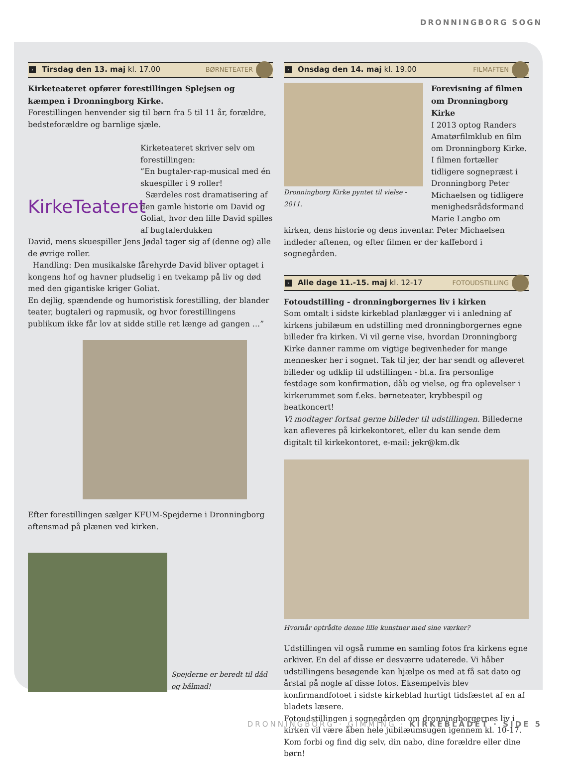DRONNINGBORG SOGN
› Tirsdag den 13. maj kl. 17.00 BØRNETEATER
Kirketeateret opfører forestillingen Splejsen og kæmpen i Dronningborg Kirke.
Forestillingen henvender sig til børn fra 5 til 11 år, forældre, bedsteforældre og barnlige sjæle.
KirkeTeateret
Kirketeateret skriver selv om forestillingen:
”En bugtaler-rap-musical med én skuespiller i 9 roller!
Særdeles rost dramatisering af den gamle historie om David og Goliat, hvor den lille David spilles af bugtalerdukken
David, mens skuespiller Jens Jødal tager sig af (denne og) alle de øvrige roller.
Handling: Den musikalske fårehyrde David bliver optaget i kongens hof og havner pludselig i en tvekamp på liv og død med den gigantiske kriger Goliat.
En dejlig, spændende og humoristisk forestilling, der blander teater, bugtaleri og rapmusik, og hvor forestillingens publikum ikke får lov at sidde stille ret længe ad gangen …”
Efter forestillingen sælger KFUM-Spejderne i Dronningborg aftensmad på plænen ved kirken.
Spejderne er beredt til dåd og bålmad!
› Onsdag den 14. maj kl. 19.00 FILMAFTEN
Dronningborg Kirke pyntet til vielse - 2011.
Forevisning af filmen om Dronningborg Kirke
I 2013 optog Randers Amatørfilmklub en film om Dronningborg Kirke. I filmen fortæller tidligere sognepræst i Dronningborg Peter Michaelsen og tidligere menighedsrådsformand Marie Langbo om
kirken, dens historie og dens inventar. Peter Michaelsen indleder aftenen, og efter filmen er der kaffebord i sognegården.
› Alle dage 11.-15. maj kl. 12-17 FOTOUDSTILLING
Fotoudstilling - dronningborgernes liv i kirken
Som omtalt i sidste kirkeblad planlægger vi i anledning af kirkens jubilæum en udstilling med dronningborgernes egne billeder fra kirken. Vi vil gerne vise, hvordan Dronningborg Kirke danner ramme om vigtige begivenheder for mange mennesker her i sognet. Tak til jer, der har sendt og afleveret billeder og udklip til udstillingen - bl.a. fra personlige festdage som konfirmation, dåb og vielse, og fra oplevelser i kirkerummet som f.eks. børneteater, krybbespil og beatkoncert!
Vi modtager fortsat gerne billeder til udstillingen. Billederne kan afleveres på kirkekontoret, eller du kan sende dem digitalt til kirkekontoret, e-mail: jekr@km.dk
Hvornår optrådte denne lille kunstner med sine værker?
Udstillingen vil også rumme en samling fotos fra kirkens egne arkiver. En del af disse er desværre udaterede. Vi håber udstillingens besøgende kan hjælpe os med at få sat dato og årstal på nogle af disse fotos. Eksempelvis blev konfirmandfotoet i sidste kirkeblad hurtigt tidsfæstet af en af bladets læsere.
Fotoudstillingen i sognegården om dronningborgernes liv i kirken vil være åben hele jubilæumsugen igennem kl. 10-17.
Kom forbi og find dig selv, din nabo, dine forældre eller dine børn!
DRONNINGBORG · GIMMING · KIRKEBLADET · SIDE 5